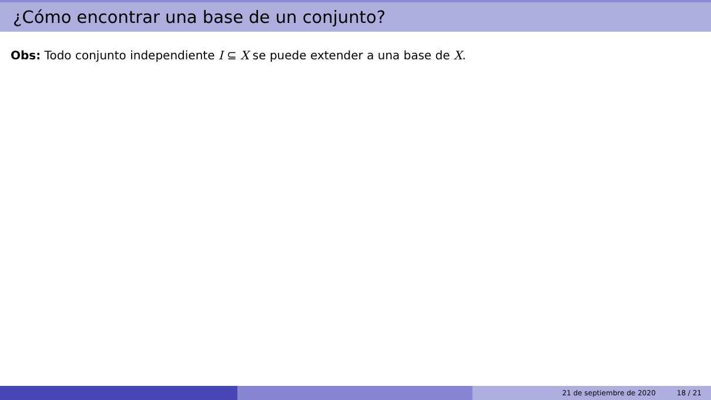¿Cómo encontrar una base de un conjunto?
Obs: Todo conjunto independiente I ⊆ X se puede extender a una base de X.
21 de septiembre de 2020 18 / 21